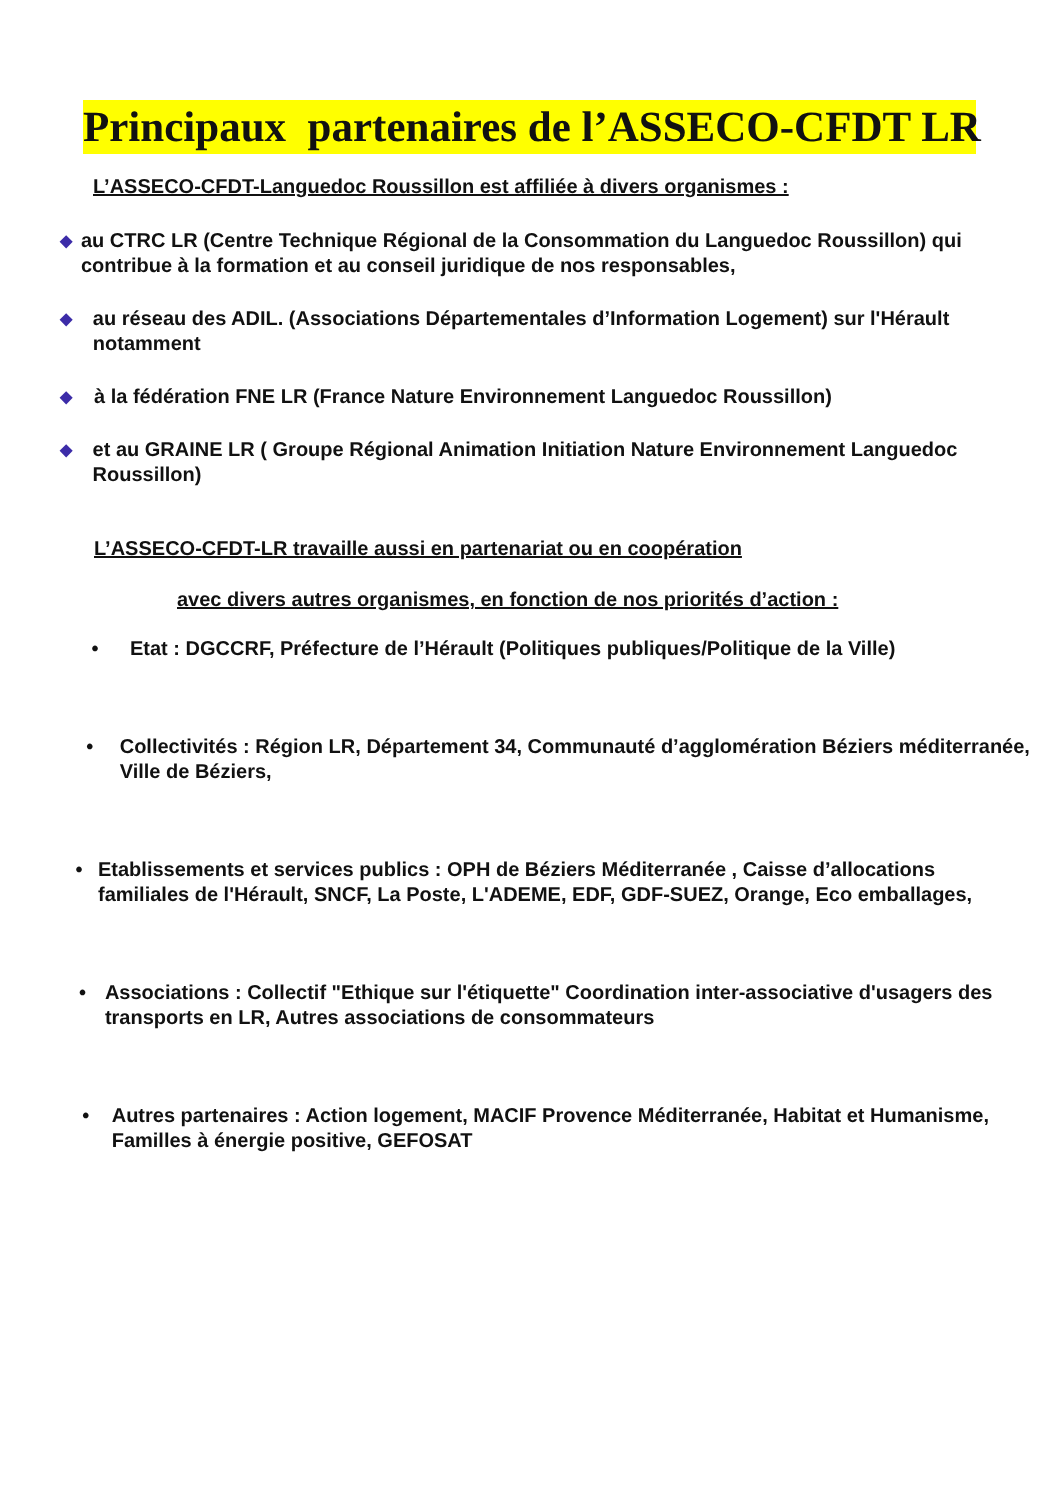Principaux partenaires de l’ASSECO-CFDT LR
L’ASSECO-CFDT-Languedoc Roussillon est affiliée à divers organismes :
◆ au CTRC LR (Centre Technique Régional de la Consommation du Languedoc Roussillon) qui contribue à la formation et au conseil juridique de nos responsables,
◆ au réseau des ADIL. (Associations Départementales d’Information Logement) sur l'Hérault notamment
◆ à la fédération FNE LR (France Nature Environnement Languedoc Roussillon)
◆ et au GRAINE LR ( Groupe Régional Animation Initiation Nature Environnement Languedoc Roussillon)
L’ASSECO-CFDT-LR travaille aussi en partenariat ou en coopération
avec divers autres organismes, en fonction de nos priorités d’action :
• Etat : DGCCRF, Préfecture de l’Hérault (Politiques publiques/Politique de la Ville)
• Collectivités : Région LR, Département 34, Communauté d’agglomération Béziers méditerranée, Ville de Béziers,
• Etablissements et services publics : OPH de Béziers Méditerranée , Caisse d’allocations familiales de l'Hérault, SNCF, La Poste, L'ADEME, EDF, GDF-SUEZ, Orange, Eco emballages,
• Associations : Collectif "Ethique sur l'étiquette" Coordination inter-associative d'usagers des transports en LR, Autres associations de consommateurs
• Autres partenaires : Action logement, MACIF Provence Méditerranée, Habitat et Humanisme, Familles à énergie positive, GEFOSAT